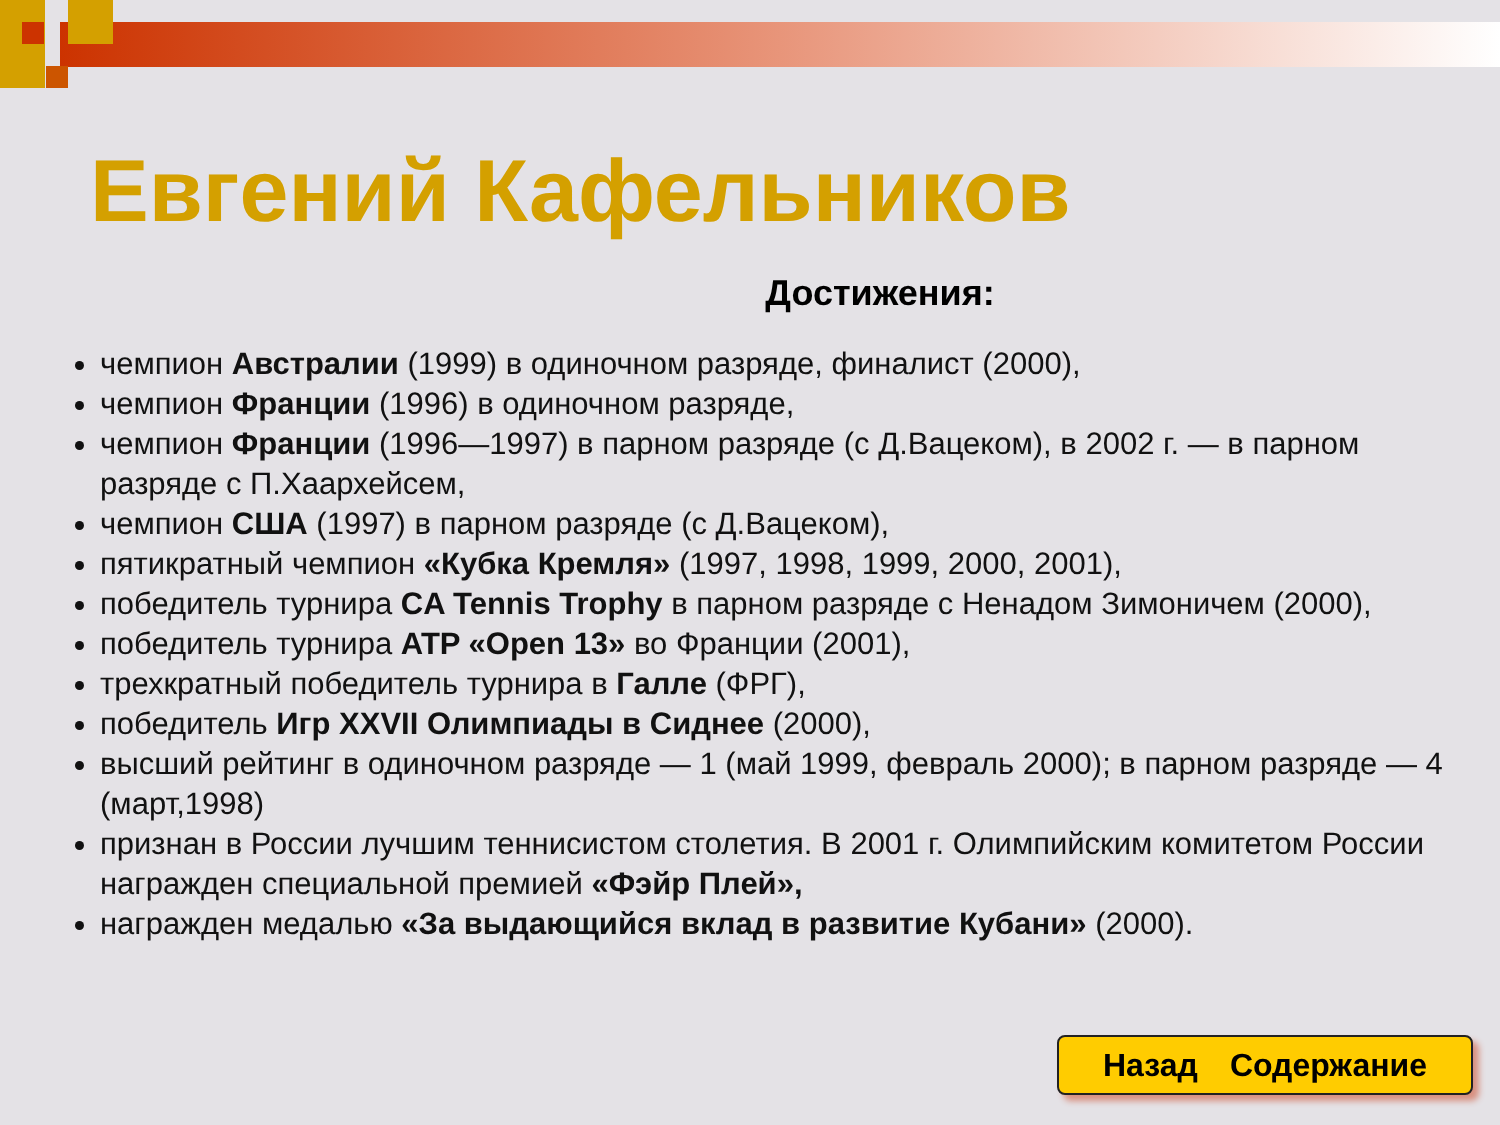Евгений Кафельников
Достижения:
чемпион Австралии (1999) в одиночном разряде, финалист (2000),
чемпион Франции (1996) в одиночном разряде,
чемпион Франции (1996—1997) в парном разряде (с Д.Вацеком), в 2002 г. — в парном разряде с П.Хаархейсем,
чемпион США (1997) в парном разряде (с Д.Вацеком),
пятикратный чемпион «Кубка Кремля» (1997, 1998, 1999, 2000, 2001),
победитель турнира CA Tennis Trophy в парном разряде с Ненадом Зимоничем (2000),
победитель турнира ATP «Open 13» во Франции (2001),
трехкратный победитель турнира в Галле (ФРГ),
победитель Игр XXVII Олимпиады в Сиднее (2000),
высший рейтинг в одиночном разряде — 1 (май 1999, февраль 2000); в парном разряде — 4 (март,1998)
признан в России лучшим теннисистом столетия. В 2001 г. Олимпийским комитетом России награжден специальной премией «Фэйр Плей»,
награжден медалью «За выдающийся вклад в развитие Кубани» (2000).
Назад Содержание